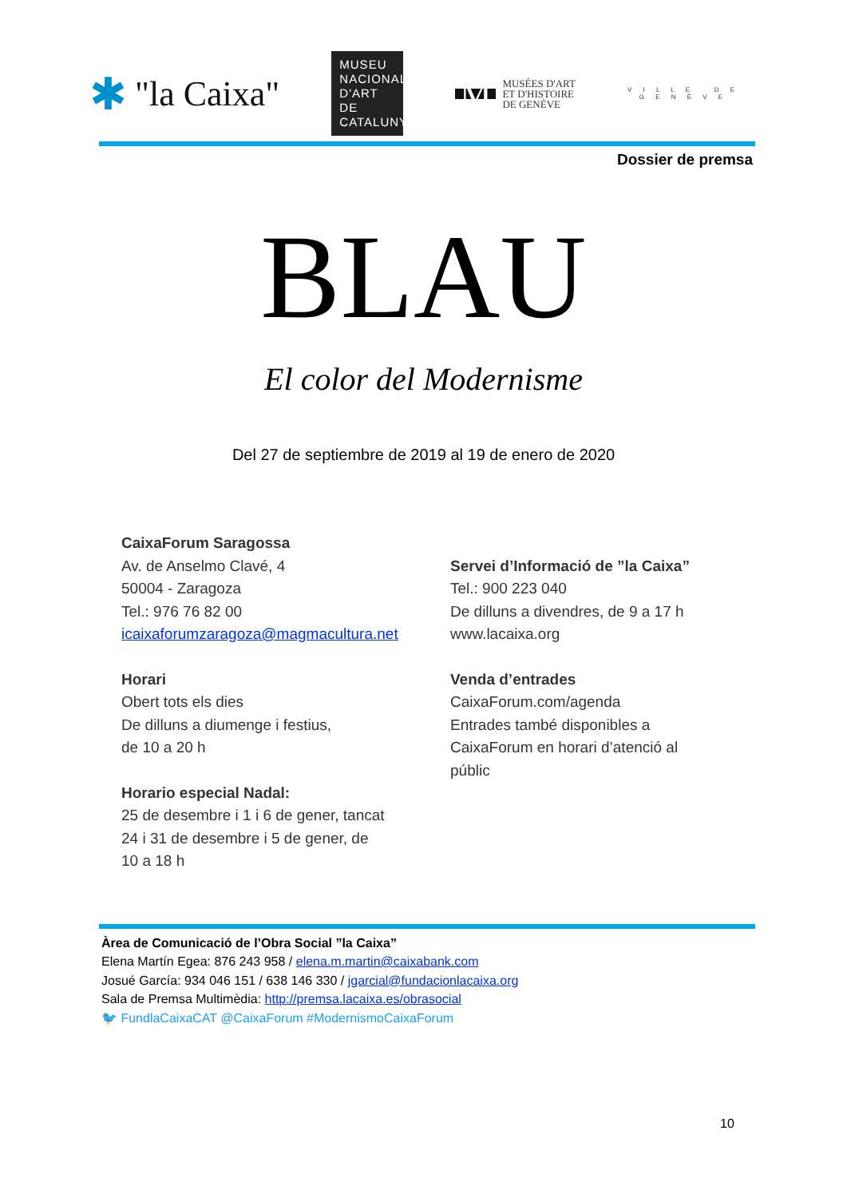✱ "la Caixa"
MUSEU NACIONAL D'ART DE CATALUNYA
M MUSÉES D'ART
ET D'HISTOIRE
DE GENÈVE
V I L L E D E
G E N È V E
Dossier de premsa
BLAU
El color del Modernisme
Del 27 de septiembre de 2019 al 19 de enero de 2020
CaixaForum Saragossa
Av. de Anselmo Clavé, 4
50004 - Zaragoza
Tel.: 976 76 82 00
icaixaforumzaragoza@magmacultura.net
Horari
Obert tots els dies
De dilluns a diumenge i festius,
de 10 a 20 h
Horario especial Nadal:
25 de desembre i 1 i 6 de gener, tancat
24 i 31 de desembre i 5 de gener, de
10 a 18 h
Servei d’Informació de ”la Caixa”
Tel.: 900 223 040
De dilluns a divendres, de 9 a 17 h
www.lacaixa.org
Venda d’entrades
CaixaForum.com/agenda
Entrades també disponibles a
CaixaForum en horari d’atenció al
públic
Àrea de Comunicació de l’Obra Social ”la Caixa”
Elena Martín Egea: 876 243 958 / elena.m.martin@caixabank.com
Josué García: 934 046 151 / 638 146 330 / jgarcial@fundacionlacaixa.org
Sala de Premsa Multimèdia: http://premsa.lacaixa.es/obrasocial
🐦 FundlaCaixaCAT @CaixaForum #ModernismoCaixaForum
10